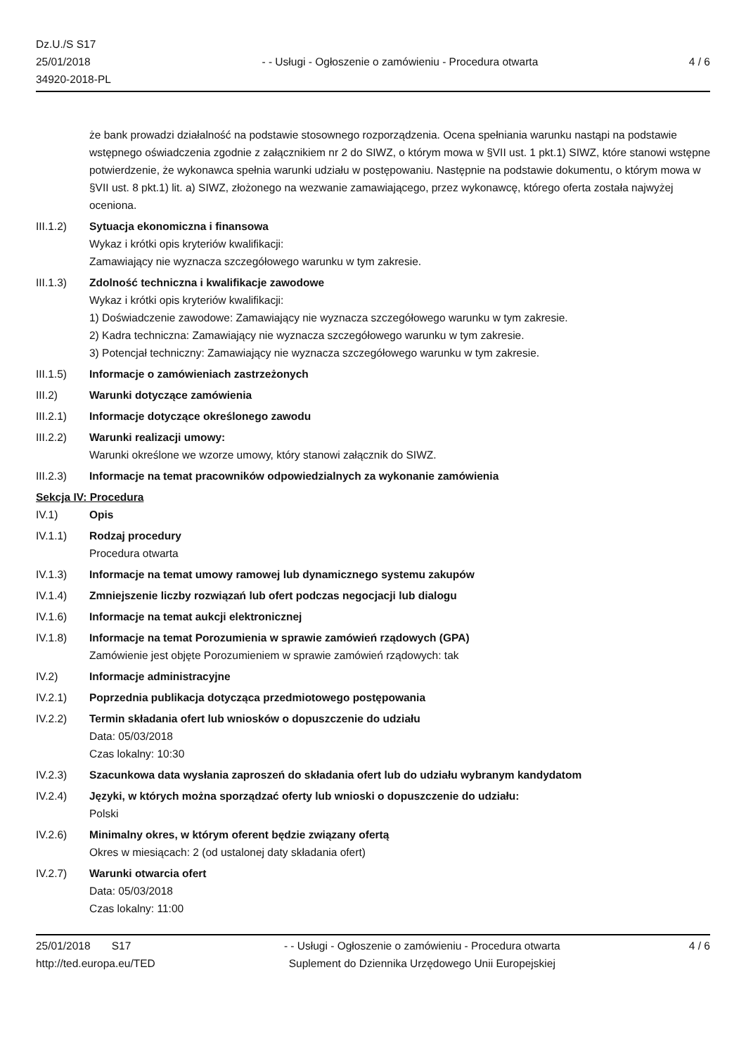Dz.U./S S17
25/01/2018
34920-2018-PL
- - Usługi - Ogłoszenie o zamówieniu - Procedura otwarta
4 / 6
że bank prowadzi działalność na podstawie stosownego rozporządzenia. Ocena spełniania warunku nastąpi na podstawie wstępnego oświadczenia zgodnie z załącznikiem nr 2 do SIWZ, o którym mowa w §VII ust. 1 pkt.1) SIWZ, które stanowi wstępne potwierdzenie, że wykonawca spełnia warunki udziału w postępowaniu. Następnie na podstawie dokumentu, o którym mowa w §VII ust. 8 pkt.1) lit. a) SIWZ, złożonego na wezwanie zamawiającego, przez wykonawcę, którego oferta została najwyżej oceniona.
III.1.2) Sytuacja ekonomiczna i finansowa
Wykaz i krótki opis kryteriów kwalifikacji:
Zamawiający nie wyznacza szczegółowego warunku w tym zakresie.
III.1.3) Zdolność techniczna i kwalifikacje zawodowe
Wykaz i krótki opis kryteriów kwalifikacji:
1) Doświadczenie zawodowe: Zamawiający nie wyznacza szczegółowego warunku w tym zakresie.
2) Kadra techniczna: Zamawiający nie wyznacza szczegółowego warunku w tym zakresie.
3) Potencjał techniczny: Zamawiający nie wyznacza szczegółowego warunku w tym zakresie.
III.1.5) Informacje o zamówieniach zastrzeżonych
III.2) Warunki dotyczące zamówienia
III.2.1) Informacje dotyczące określonego zawodu
III.2.2) Warunki realizacji umowy:
Warunki określone we wzorze umowy, który stanowi załącznik do SIWZ.
III.2.3) Informacje na temat pracowników odpowiedzialnych za wykonanie zamówienia
Sekcja IV: Procedura
IV.1) Opis
IV.1.1) Rodzaj procedury
Procedura otwarta
IV.1.3) Informacje na temat umowy ramowej lub dynamicznego systemu zakupów
IV.1.4) Zmniejszenie liczby rozwiązań lub ofert podczas negocjacji lub dialogu
IV.1.6) Informacje na temat aukcji elektronicznej
IV.1.8) Informacje na temat Porozumienia w sprawie zamówień rządowych (GPA)
Zamówienie jest objęte Porozumieniem w sprawie zamówień rządowych: tak
IV.2) Informacje administracyjne
IV.2.1) Poprzednia publikacja dotycząca przedmiotowego postępowania
IV.2.2) Termin składania ofert lub wniosków o dopuszczenie do udziału
Data: 05/03/2018
Czas lokalny: 10:30
IV.2.3) Szacunkowa data wysłania zaproszeń do składania ofert lub do udziału wybranym kandydatom
IV.2.4) Języki, w których można sporządzać oferty lub wnioski o dopuszczenie do udziału:
Polski
IV.2.6) Minimalny okres, w którym oferent będzie związany ofertą
Okres w miesiącach: 2 (od ustalonej daty składania ofert)
IV.2.7) Warunki otwarcia ofert
Data: 05/03/2018
Czas lokalny: 11:00
25/01/2018 S17
http://ted.europa.eu/TED
- - Usługi - Ogłoszenie o zamówieniu - Procedura otwarta
Suplement do Dziennika Urzędowego Unii Europejskiej
4 / 6